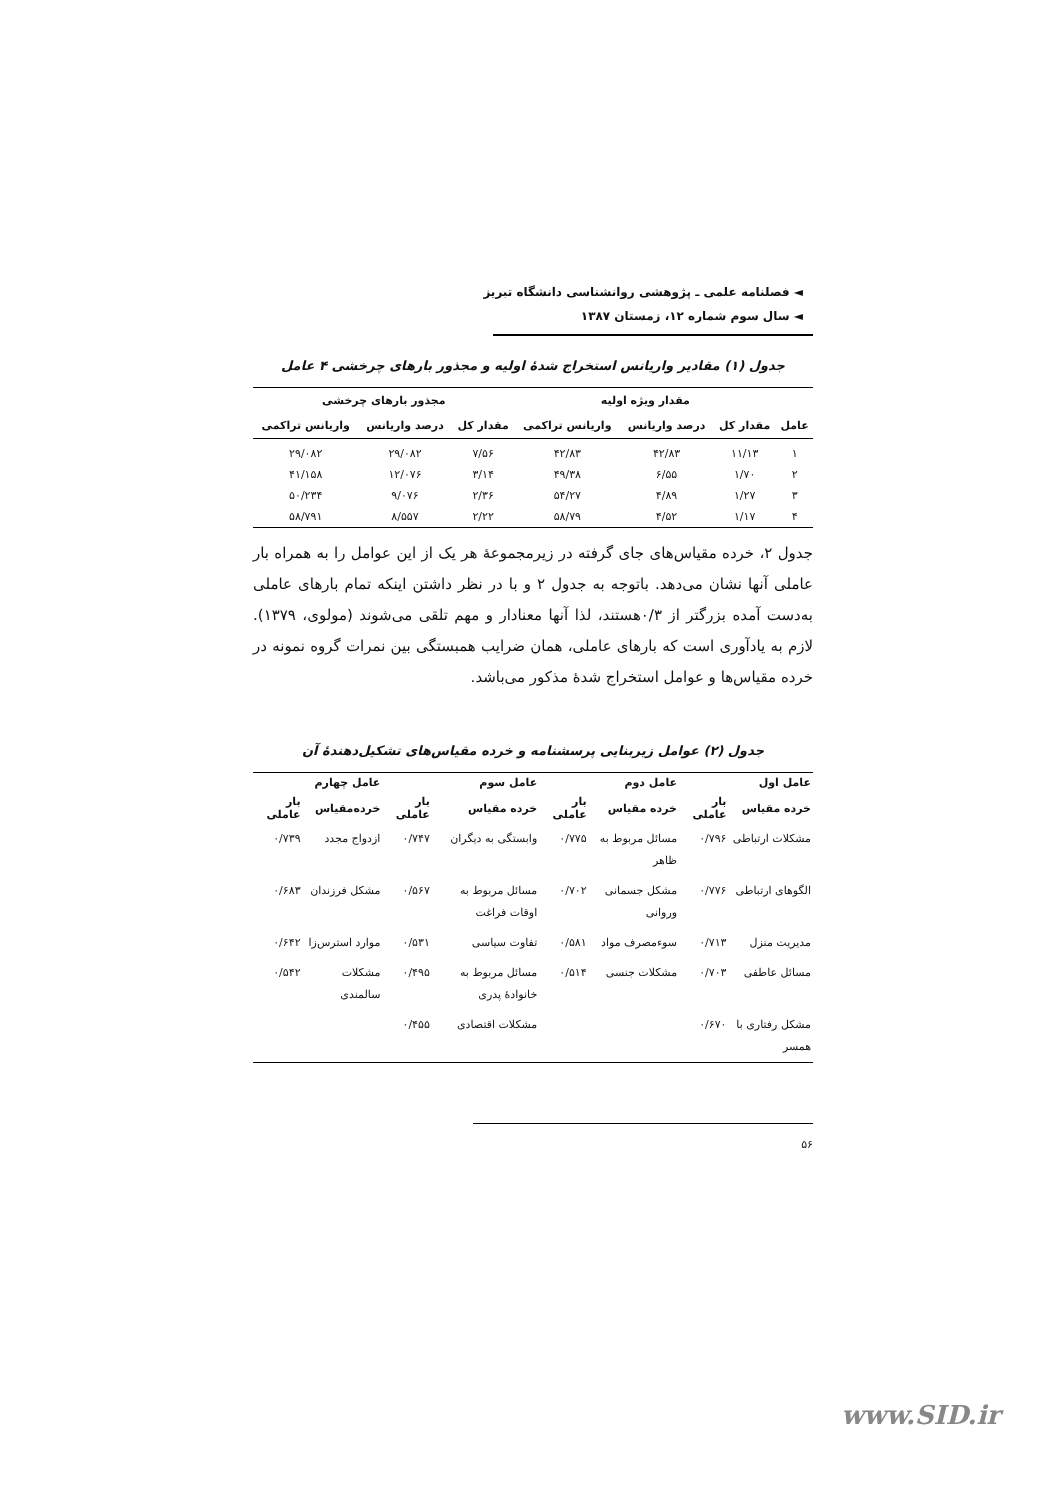◄ فصلنامه علمی ـ پژوهشی روانشناسی دانشگاه تبریز
◄ سال سوم شماره ۱۲، زمستان ۱۳۸۷
جدول (۱) مقادیر واریانس استخراج شدهٔ اولیه و مجذور بارهای چرخشی ۴ عامل
| | مقدار ویژه اولیه | | | مجذور بارهای چرخشی | | |
| --- | --- | --- | --- | --- | --- | --- |
| عامل | مقدار کل | درصد واریانس | واریانس تراکمی | مقدار کل | درصد واریانس | واریانس تراکمی |
| ۱ | ۱۱/۱۳ | ۴۲/۸۳ | ۴۲/۸۳ | ۷/۵۶ | ۲۹/۰۸۲ | ۲۹/۰۸۲ |
| ۲ | ۱/۷۰ | ۶/۵۵ | ۴۹/۳۸ | ۳/۱۴ | ۱۲/۰۷۶ | ۴۱/۱۵۸ |
| ۳ | ۱/۲۷ | ۴/۸۹ | ۵۴/۲۷ | ۲/۳۶ | ۹/۰۷۶ | ۵۰/۲۳۴ |
| ۴ | ۱/۱۷ | ۴/۵۲ | ۵۸/۷۹ | ۲/۲۲ | ۸/۵۵۷ | ۵۸/۷۹۱ |
جدول ۲، خرده مقیاس‌های جای گرفته در زیرمجموعهٔ هر یک از این عوامل را به همراه بار عاملی آنها نشان می‌دهد. باتوجه به جدول ۲ و با در نظر داشتن اینکه تمام بارهای عاملی به‌دست آمده بزرگتر از ۰/۳هستند، لذا آنها معنادار و مهم تلقی می‌شوند (مولوی، ۱۳۷۹). لازم به یادآوری است که بارهای عاملی، همان ضرایب همبستگی بین نمرات گروه نمونه در خرده مقیاس‌ها و عوامل استخراج شدهٔ مذکور می‌باشد.
جدول (۲) عوامل زیربنایی پرسشنامه و خرده مقیاس‌های تشکیل‌دهندهٔ آن
| عامل اول | | عامل دوم | | عامل سوم | | عامل چهارم | |
| --- | --- | --- | --- | --- | --- | --- | --- |
| خرده مقیاس | بار عاملی | خرده مقیاس | بار عاملی | خرده مقیاس | بار عاملی | خرده‌مقیاس | بار عاملی |
| مشکلات ارتباطی | ۰/۷۹۶ | مسائل مربوط به ظاهر | ۰/۷۷۵ | وابستگی به دیگران | ۰/۷۴۷ | ازدواج مجدد | ۰/۷۳۹ |
| الگوهای ارتباطی | ۰/۷۷۶ | مشکل جسمانی وروانی | ۰/۷۰۲ | مسائل مربوط به اوقات فراغت | ۰/۵۶۷ | مشکل فرزندان | ۰/۶۸۳ |
| مدیریت منزل | ۰/۷۱۳ | سوءمصرف مواد | ۰/۵۸۱ | تفاوت سیاسی | ۰/۵۳۱ | موارد استرس‌زا | ۰/۶۴۲ |
| مسائل عاطفی | ۰/۷۰۳ | مشکلات جنسی | ۰/۵۱۴ | مسائل مربوط به خانوادهٔ پدری | ۰/۴۹۵ | مشکلات سالمندی | ۰/۵۴۲ |
| مشکل رفتاری با همسر | ۰/۶۷۰ | | | مشکلات اقتصادی | ۰/۴۵۵ | | |
۵۶
www.SID.ir